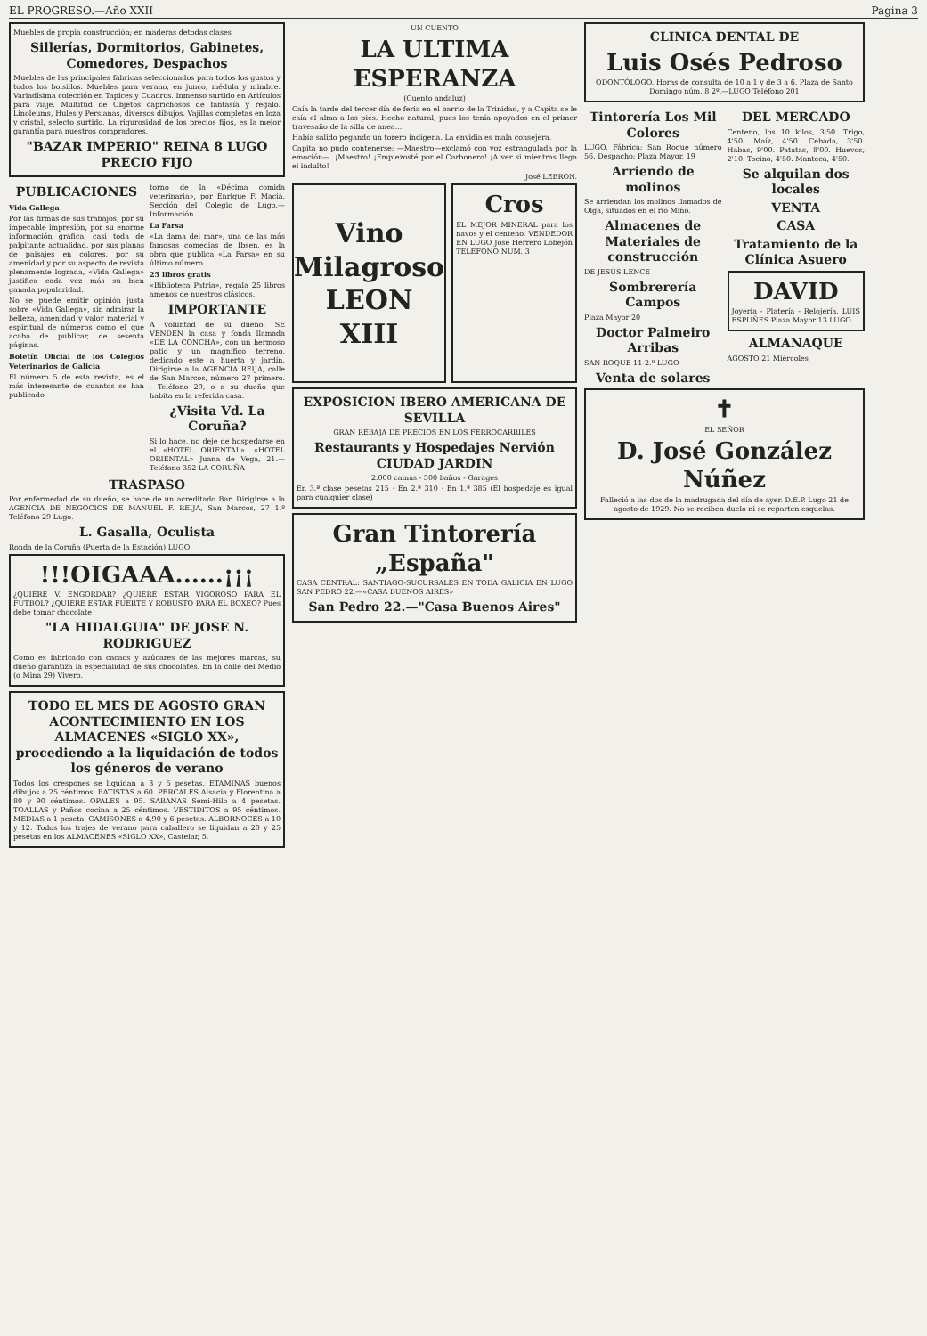EL PROGRESO.—Año XXII Pagina 3
Muebles de propia construcción; en maderas detodas clases
Sillerías, Dormitorios, Gabinetes, Comedores, Despachos
Muebles de las principales fábricas seleccionados para todos los gustos y todos los bolsillos. Muebles para verano, en junco, médula y mimbre. Variadísima colección en Tapices y Cuadros. Inmenso surtido en Artículos para viaje. Multitud de Objetos caprichosos de fantasía y regalo. Linoleums, Hules y Persianas, diversos dibujos. Vajillas completas en loza y cristal, selecto surtido. La rigurosidad de los precios fijos, es la mejor garantía para nuestros compradores.
"BAZAR IMPERIO" REINA 8 LUGO PRECIO FIJO
PUBLICACIONES
Vida Gallega
Por las firmas de sus trabajos, por su impecable impresión, por su enorme información gráfica, casi toda de palpitante actualidad, por sus planas de paisajes en colores, por su amenidad y por su aspecto de revista plenamente lograda, «Vida Gallega» justifica cada vez más su bien ganada popularidad.
No se puede emitir opinión justa sobre «Vida Gallega», sin admirar la belleza, amenidad y valor material y espiritual de números como el que acaba de publicar, de sesenta páginas.
Boletín Oficial de los Colegios Veterinarios de Galicia
El número 5 de esta revista, es el más interesante de cuantos se han publicado.
torno de la «Décima comida veterinaria», por Enrique F. Maciá. Sección del Colegio de Lugo.—Información.
La Farsa
«La dama del mar», una de las más famosas comedias de Ibsen, es la obra que publica «La Farsa» en su último número.
25 libros gratis
«Biblioteca Patria», regala 25 libros amenos de nuestros clásicos.
IMPORTANTE
A voluntad de su dueño, SE VENDEN la casa y fonda llamada «DE LA CONCHA», con un hermoso patio y un magnífico terreno, dedicado este a huerta y jardín. Dirigirse a la AGENCIA REIJA, calle de San Marcos, número 27 primero. - Teléfono 29, o a su dueño que habita en la referida casa.
¿Visita Vd. La Coruña?
Si lo hace, no deje de hospedarse en el «HOTEL ORIENTAL». «HOTEL ORIENTAL» Juana de Vega, 21.—Teléfono 352 LA CORUÑA
TRASPASO
Por enfermedad de su dueño, se hace de un acreditado Bar. Dirigirse a la AGENCIA DE NEGOCIOS DE MANUEL F. REIJA, San Marcos, 27 1.º Teléfono 29 Lugo.
L. Gasalla, Oculista
Ronda de la Coruña (Puerta de la Estación) LUGO
!!!OIGAAA......¡¡¡
¿QUIERE V. ENGORDAR? ¿QUIERE ESTAR VIGOROSO PARA EL FUTBOL? ¿QUIERE ESTAR FUERTE Y ROBUSTO PARA EL BOXEO? Pues debe tomar chocolate
"LA HIDALGUIA" DE JOSE N. RODRIGUEZ
Como es fabricado con cacaos y azúcares de las mejores marcas, su dueño garantiza la especialidad de sus chocolates. En la calle del Medio (o Mina 29) Vivero.
TODO EL MES DE AGOSTO GRAN ACONTECIMIENTO EN LOS ALMACENES «SIGLO XX», procediendo a la liquidación de todos los géneros de verano
Todos los crespones se liquidan a 3 y 5 pesetas. ETAMINAS buenos dibujos a 25 céntimos. BATISTAS a 60. PERCALES Alsacia y Florentina a 80 y 90 céntimos. OPALES a 95. SABANAS Semi-Hilo a 4 pesetas. TOALLAS y Paños cocina a 25 céntimos. VESTIDITOS a 95 céntimos. MEDIAS a 1 peseta. CAMISONES a 4,90 y 6 pesetas. ALBORNOCES a 10 y 12. Todos los trajes de verano para caballero se liquidan a 20 y 25 pesetas en los ALMACENES «SIGLO XX», Castelar, 5.
UN CUENTO
LA ULTIMA ESPERANZA
(Cuento andaluz)
Caía la tarde del tercer día de feria en el barrio de la Trinidad, y a Capita se le caía el alma a los piés. Hecho natural, pues los tenía apoyados en el primer travesaño de la silla de anea...
Había salido pegando un torero indígena. La envidia es mala consejera.
Capita no pudo contenerse: —Maestro—exclamó con voz estrangulada por la emoción—. ¡Maestro! ¡Empiezosté por el Carbonero! ¡A ver si mientras llega el indulto!
José LEBRON.
Vino Milagroso LEON XIII
Cros
EL MEJOR MINERAL para los navos y el centeno. VENDEDOR EN LUGO José Herrero Lobejón TELEFONO NUM. 3
EXPOSICION IBERO AMERICANA DE SEVILLA
GRAN REBAJA DE PRECIOS EN LOS FERROCARRILES
Restaurants y Hospedajes Nervión CIUDAD JARDIN
2.000 camas - 500 baños - Garages
En 3.ª clase pesetas 215 · En 2.ª 310 · En 1.ª 385 (El hospedaje es igual para cualquier clase)
Gran Tintorería „España"
CASA CENTRAL: SANTIAGO-SUCURSALES EN TODA GALICIA EN LUGO SAN PEDRO 22.—«CASA BUENOS AIRES»
San Pedro 22.—"Casa Buenos Aires"
CLINICA DENTAL DE
Luis Osés Pedroso
ODONTÓLOGO. Horas de consulta de 10 a 1 y de 3 a 6. Plaza de Santo Domingo núm. 8 2º.—LUGO Teléfono 201
Tintorería Los Mil Colores
LUGO. Fábrica: San Roque número 56. Despacho: Plaza Mayor, 19
Arriendo de molinos
Se arriendan los molinos llamados de Olga, situados en el río Miño.
Almacenes de Materiales de construcción
DE JESÚS LENCE
Sombrerería Campos
Plaza Mayor 20
Doctor Palmeiro Arribas
SAN ROQUE 11-2.º LUGO
Venta de solares
DEL MERCADO
Centeno, los 10 kilos, 3'50. Trigo, 4'50. Maíz, 4'50. Cebada, 3'50. Habas, 9'00. Patatas, 8'00. Huevos, 2'10. Tocino, 4'50. Manteca, 4'50.
Se alquilan dos locales
VENTA
CASA
Tratamiento de la Clínica Asuero
DAVID
Joyería - Platería - Relojería. LUIS ESPUÑES Plaza Mayor 13 LUGO
ALMANAQUE
AGOSTO 21 Miércoles
✝
EL SEÑOR
D. José González Núñez
Falleció a las dos de la madrugada del día de ayer. D.E.P. Lugo 21 de agosto de 1929. No se reciben duelo ni se reparten esquelas.